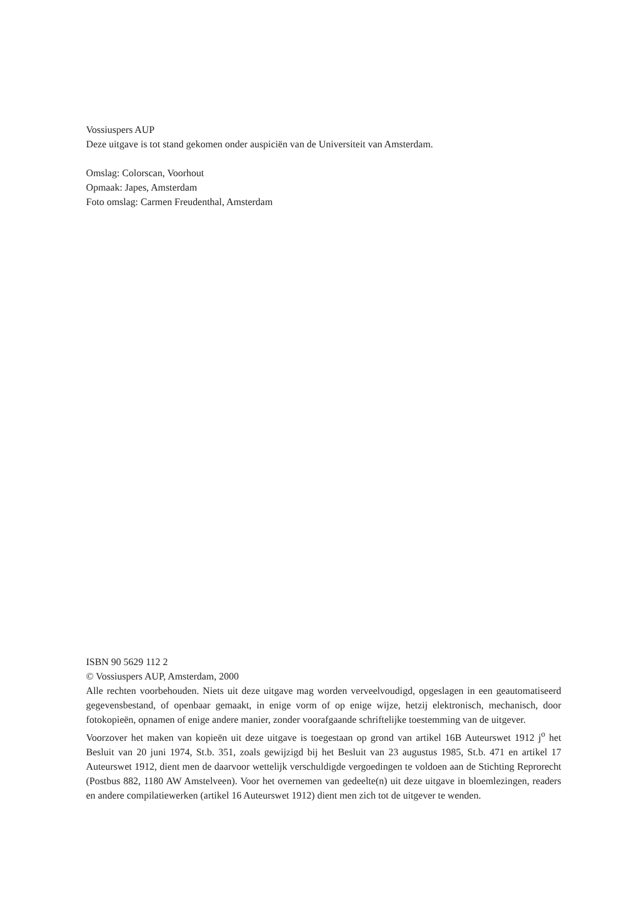Vossiuspers AUP
Deze uitgave is tot stand gekomen onder auspiciën van de Universiteit van Amsterdam.
Omslag: Colorscan, Voorhout
Opmaak: Japes, Amsterdam
Foto omslag: Carmen Freudenthal, Amsterdam
ISBN 90 5629 112 2
© Vossiuspers AUP, Amsterdam, 2000
Alle rechten voorbehouden. Niets uit deze uitgave mag worden verveelvoudigd, opgeslagen in een geautomatiseerd gegevensbestand, of openbaar gemaakt, in enige vorm of op enige wijze, hetzij elektronisch, mechanisch, door fotokopieën, opnamen of enige andere manier, zonder voorafgaande schriftelijke toestemming van de uitgever.
Voorzover het maken van kopieën uit deze uitgave is toegestaan op grond van artikel 16B Auteurswet 1912 j<sup>o</sup> het Besluit van 20 juni 1974, St.b. 351, zoals gewijzigd bij het Besluit van 23 augustus 1985, St.b. 471 en artikel 17 Auteurswet 1912, dient men de daarvoor wettelijk verschuldigde vergoedingen te voldoen aan de Stichting Reprorecht (Postbus 882, 1180 AW Amstelveen). Voor het overnemen van gedeelte(n) uit deze uitgave in bloemlezingen, readers en andere compilatiewerken (artikel 16 Auteurswet 1912) dient men zich tot de uitgever te wenden.